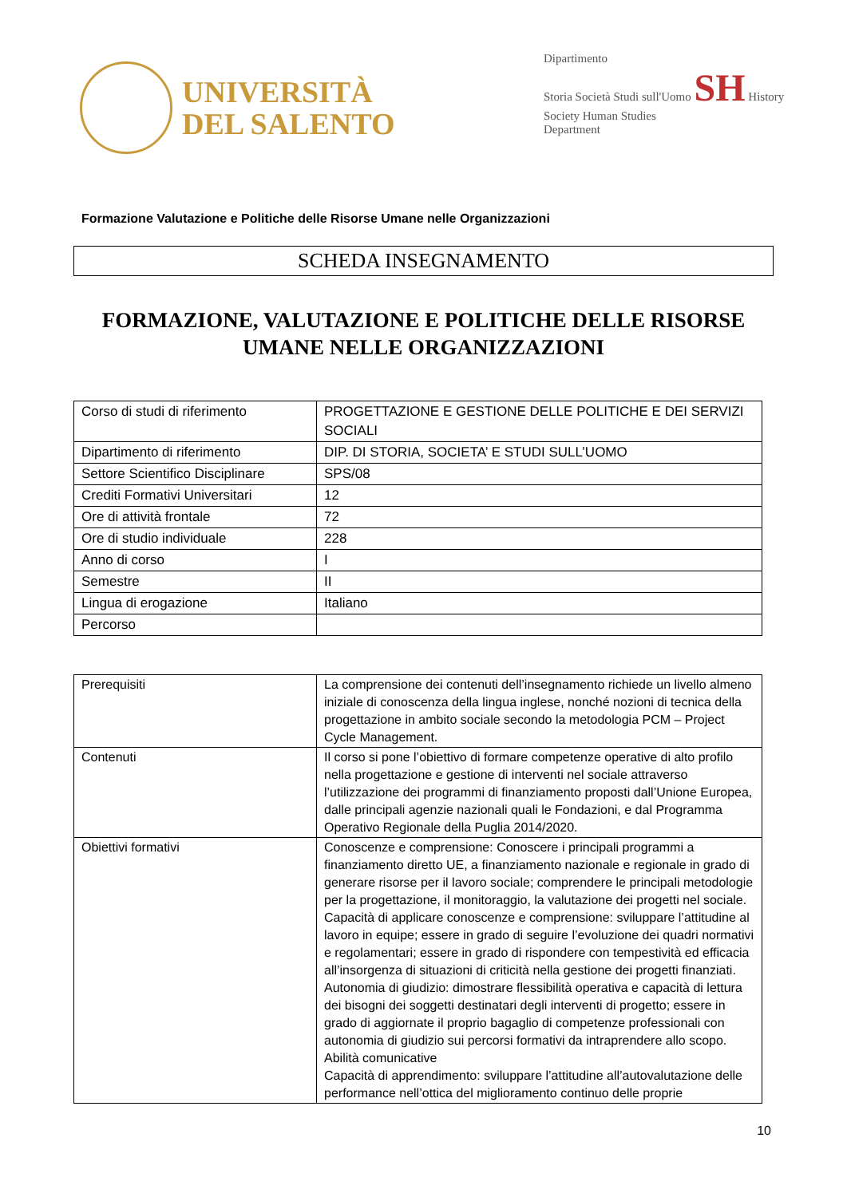UNIVERSITÀ
DEL SALENTO
Dipartimento
Storia Società Studi sull'Uomo SH History Society Human Studies
Department
Formazione Valutazione e Politiche delle Risorse Umane nelle Organizzazioni
SCHEDA INSEGNAMENTO
FORMAZIONE, VALUTAZIONE E POLITICHE DELLE RISORSE UMANE NELLE ORGANIZZAZIONI
| Corso di studi di riferimento | PROGETTAZIONE E GESTIONE DELLE POLITICHE E DEI SERVIZI SOCIALI |
| Dipartimento di riferimento | DIP. DI STORIA, SOCIETA’ E STUDI SULL’UOMO |
| Settore Scientifico Disciplinare | SPS/08 |
| Crediti Formativi Universitari | 12 |
| Ore di attività frontale | 72 |
| Ore di studio individuale | 228 |
| Anno di corso | I |
| Semestre | II |
| Lingua di erogazione | Italiano |
| Percorso | |
| Prerequisiti | La comprensione dei contenuti dell’insegnamento richiede un livello almeno iniziale di conoscenza della lingua inglese, nonché nozioni di tecnica della progettazione in ambito sociale secondo la metodologia PCM – Project Cycle Management. |
| Contenuti | Il corso si pone l’obiettivo di formare competenze operative di alto profilo nella progettazione e gestione di interventi nel sociale attraverso l’utilizzazione dei programmi di finanziamento proposti dall’Unione Europea, dalle principali agenzie nazionali quali le Fondazioni, e dal Programma Operativo Regionale della Puglia 2014/2020. |
| Obiettivi formativi | Conoscenze e comprensione: Conoscere i principali programmi a finanziamento diretto UE, a finanziamento nazionale e regionale in grado di generare risorse per il lavoro sociale; comprendere le principali metodologie per la progettazione, il monitoraggio, la valutazione dei progetti nel sociale. Capacità di applicare conoscenze e comprensione: sviluppare l’attitudine al lavoro in equipe; essere in grado di seguire l’evoluzione dei quadri normativi e regolamentari; essere in grado di rispondere con tempestività ed efficacia all’insorgenza di situazioni di criticità nella gestione dei progetti finanziati. Autonomia di giudizio: dimostrare flessibilità operativa e capacità di lettura dei bisogni dei soggetti destinatari degli interventi di progetto; essere in grado di aggiornate il proprio bagaglio di competenze professionali con autonomia di giudizio sui percorsi formativi da intraprendere allo scopo. Abilità comunicative Capacità di apprendimento: sviluppare l’attitudine all’autovalutazione delle performance nell’ottica del miglioramento continuo delle proprie |
10